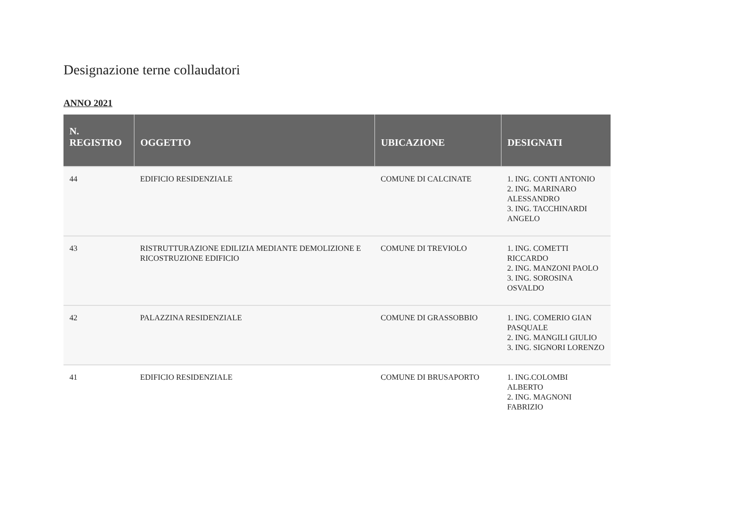Designazione terne collaudatori
ANNO 2021
| N. REGISTRO | OGGETTO | UBICAZIONE | DESIGNATI |
| --- | --- | --- | --- |
| 44 | EDIFICIO RESIDENZIALE | COMUNE DI CALCINATE | 1. ING. CONTI ANTONIO 2. ING. MARINARO ALESSANDRO 3. ING. TACCHINARDI ANGELO |
| 43 | RISTRUTTURAZIONE EDILIZIA MEDIANTE DEMOLIZIONE E RICOSTRUZIONE EDIFICIO | COMUNE DI TREVIOLO | 1. ING. COMETTI RICCARDO 2. ING. MANZONI PAOLO 3. ING. SOROSINA OSVALDO |
| 42 | PALAZZINA RESIDENZIALE | COMUNE DI GRASSOBBIO | 1. ING. COMERIO GIAN PASQUALE 2. ING. MANGILI GIULIO 3. ING. SIGNORI LORENZO |
| 41 | EDIFICIO RESIDENZIALE | COMUNE DI BRUSAPORTO | 1. ING.COLOMBI ALBERTO 2. ING. MAGNONI FABRIZIO |